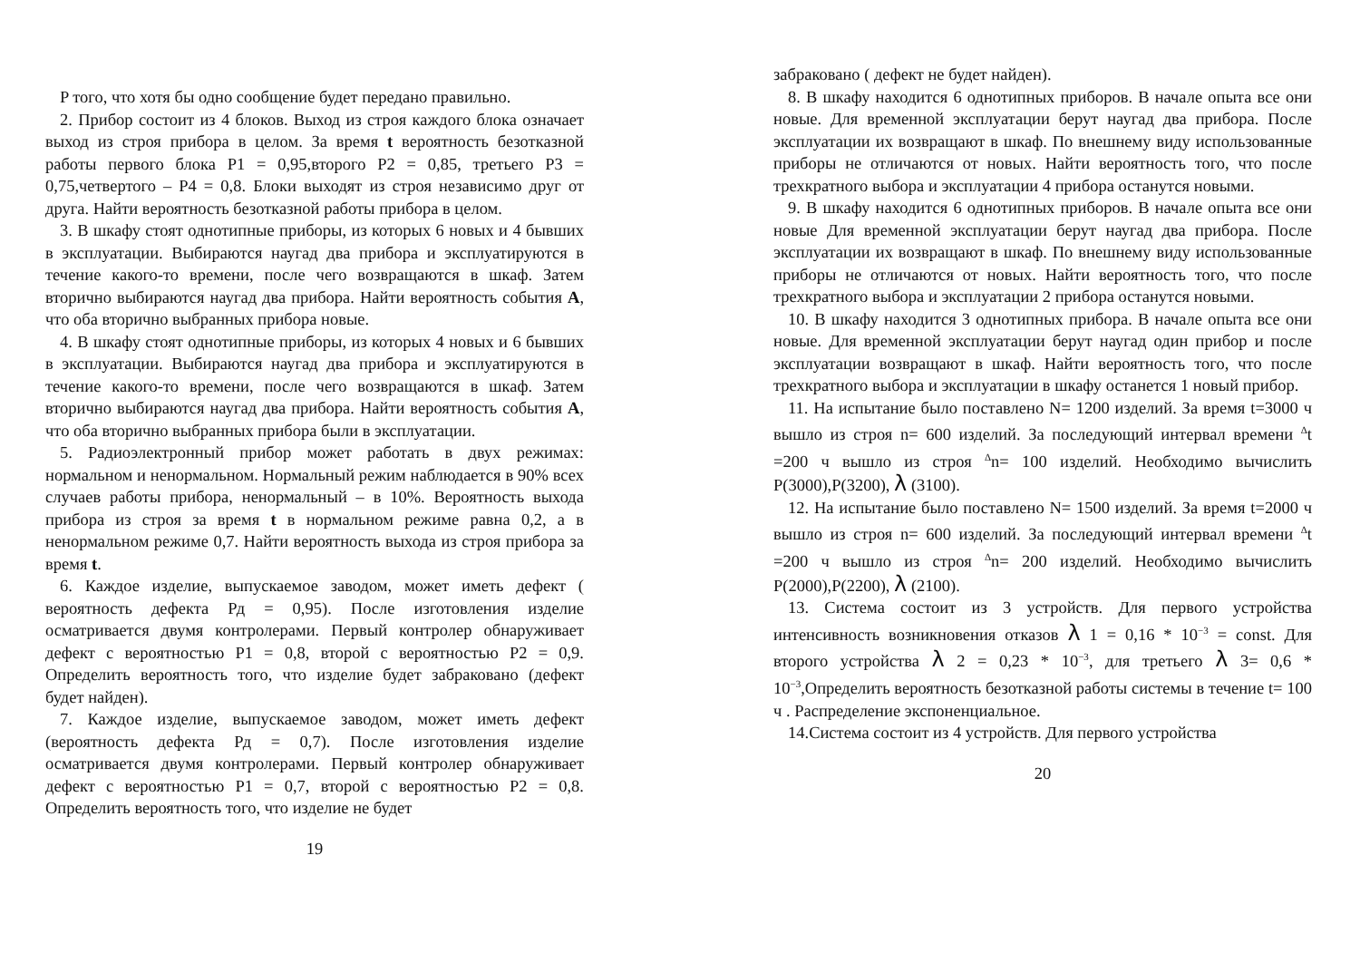P того, что хотя бы одно сообщение будет передано правильно.
2. Прибор состоит из 4 блоков. Выход из строя каждого блока означает выход из строя прибора в целом. За время t вероятность безотказной работы первого блока P1 = 0,95,второго P2 = 0,85, третьего P3 = 0,75,четвертого – P4 = 0,8. Блоки выходят из строя независимо друг от друга. Найти вероятность безотказной работы прибора в целом.
3. В шкафу стоят однотипные приборы, из которых 6 новых и 4 бывших в эксплуатации. Выбираются наугад два прибора и эксплуатируются в течение какого-то времени, после чего возвращаются в шкаф. Затем вторично выбираются наугад два прибора. Найти вероятность события A, что оба вторично выбранных прибора новые.
4. В шкафу стоят однотипные приборы, из которых 4 новых и 6 бывших в эксплуатации. Выбираются наугад два прибора и эксплуатируются в течение какого-то времени, после чего возвращаются в шкаф. Затем вторично выбираются наугад два прибора. Найти вероятность события A, что оба вторично выбранных прибора были в эксплуатации.
5. Радиоэлектронный прибор может работать в двух режимах: нормальном и ненормальном. Нормальный режим наблюдается в 90% всех случаев работы прибора, ненормальный – в 10%. Вероятность выхода прибора из строя за время t в нормальном режиме равна 0,2, а в ненормальном режиме 0,7. Найти вероятность выхода из строя прибора за время t.
6. Каждое изделие, выпускаемое заводом, может иметь дефект ( вероятность дефекта Рд = 0,95). После изготовления изделие осматривается двумя контролерами. Первый контролер обнаруживает дефект с вероятностью P1 = 0,8, второй с вероятностью P2 = 0,9. Определить вероятность того, что изделие будет забраковано (дефект будет найден).
7. Каждое изделие, выпускаемое заводом, может иметь дефект (вероятность дефекта Рд = 0,7). После изготовления изделие осматривается двумя контролерами. Первый контролер обнаруживает дефект с вероятностью P1 = 0,7, второй с вероятностью P2 = 0,8. Определить вероятность того, что изделие не будет
19
забраковано ( дефект не будет найден).
8. В шкафу находится 6 однотипных приборов. В начале опыта все они новые. Для временной эксплуатации берут наугад два прибора. После эксплуатации их возвращают в шкаф. По внешнему виду использованные приборы не отличаются от новых. Найти вероятность того, что после трехкратного выбора и эксплуатации 4 прибора останутся новыми.
9. В шкафу находится 6 однотипных приборов. В начале опыта все они новые Для временной эксплуатации берут наугад два прибора. После эксплуатации их возвращают в шкаф. По внешнему виду использованные приборы не отличаются от новых. Найти вероятность того, что после трехкратного выбора и эксплуатации 2 прибора останутся новыми.
10. В шкафу находится 3 однотипных прибора. В начале опыта все они новые. Для временной эксплуатации берут наугад один прибор и после эксплуатации возвращают в шкаф. Найти вероятность того, что после трехкратного выбора и эксплуатации в шкафу останется 1 новый прибор.
11. На испытание было поставлено N= 1200 изделий. За время t=3000 ч вышло из строя n= 600 изделий. За последующий интервал времени <sup>Δ</sup>t =200 ч вышло из строя <sup>Δ</sup>n= 100 изделий. Необходимо вычислить P(3000),P(3200), λ (3100).
12. На испытание было поставлено N= 1500 изделий. За время t=2000 ч вышло из строя n= 600 изделий. За последующий интервал времени <sup>Δ</sup>t =200 ч вышло из строя <sup>Δ</sup>n= 200 изделий. Необходимо вычислить P(2000),P(2200), λ (2100).
13. Система состоит из 3 устройств. Для первого устройства интенсивность возникновения отказов λ 1 = 0,16 * 10<sup>−3</sup> = const. Для второго устройства λ 2 = 0,23 * 10<sup>−3</sup>, для третьего λ 3= 0,6 * 10<sup>−3</sup>,Определить вероятность безотказной работы системы в течение t= 100 ч . Распределение экспоненциальное.
14.Система состоит из 4 устройств. Для первого устройства
20